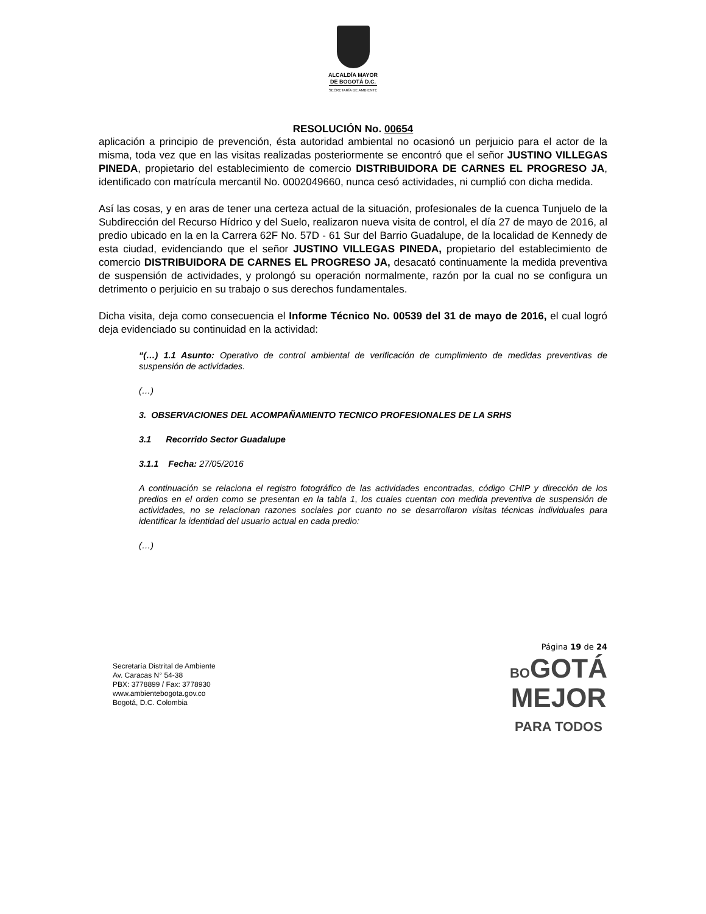ALCALDÍA MAYOR
DE BOGOTÁ D.C.
SECRETARÍA DE AMBIENTE
RESOLUCIÓN No. 00654
aplicación a principio de prevención, ésta autoridad ambiental no ocasionó un perjuicio para el actor de la misma, toda vez que en las visitas realizadas posteriormente se encontró que el señor JUSTINO VILLEGAS PINEDA, propietario del establecimiento de comercio DISTRIBUIDORA DE CARNES EL PROGRESO JA, identificado con matrícula mercantil No. 0002049660, nunca cesó actividades, ni cumplió con dicha medida.
Así las cosas, y en aras de tener una certeza actual de la situación, profesionales de la cuenca Tunjuelo de la Subdirección del Recurso Hídrico y del Suelo, realizaron nueva visita de control, el día 27 de mayo de 2016, al predio ubicado en la en la Carrera 62F No. 57D - 61 Sur del Barrio Guadalupe, de la localidad de Kennedy de esta ciudad, evidenciando que el señor JUSTINO VILLEGAS PINEDA, propietario del establecimiento de comercio DISTRIBUIDORA DE CARNES EL PROGRESO JA, desacató continuamente la medida preventiva de suspensión de actividades, y prolongó su operación normalmente, razón por la cual no se configura un detrimento o perjuicio en su trabajo o sus derechos fundamentales.
Dicha visita, deja como consecuencia el Informe Técnico No. 00539 del 31 de mayo de 2016, el cual logró deja evidenciado su continuidad en la actividad:
“(…) 1.1 Asunto: Operativo de control ambiental de verificación de cumplimiento de medidas preventivas de suspensión de actividades.
(…)
3. OBSERVACIONES DEL ACOMPAÑAMIENTO TECNICO PROFESIONALES DE LA SRHS
3.1 Recorrido Sector Guadalupe
3.1.1 Fecha: 27/05/2016
A continuación se relaciona el registro fotográfico de las actividades encontradas, código CHIP y dirección de los predios en el orden como se presentan en la tabla 1, los cuales cuentan con medida preventiva de suspensión de actividades, no se relacionan razones sociales por cuanto no se desarrollaron visitas técnicas individuales para identificar la identidad del usuario actual en cada predio:
(…)
Secretaría Distrital de Ambiente
Av. Caracas N° 54-38
PBX: 3778899 / Fax: 3778930
www.ambientebogota.gov.co
Bogotá, D.C. Colombia
Página 19 de 24
BOGOTÁ
MEJOR
PARA TODOS